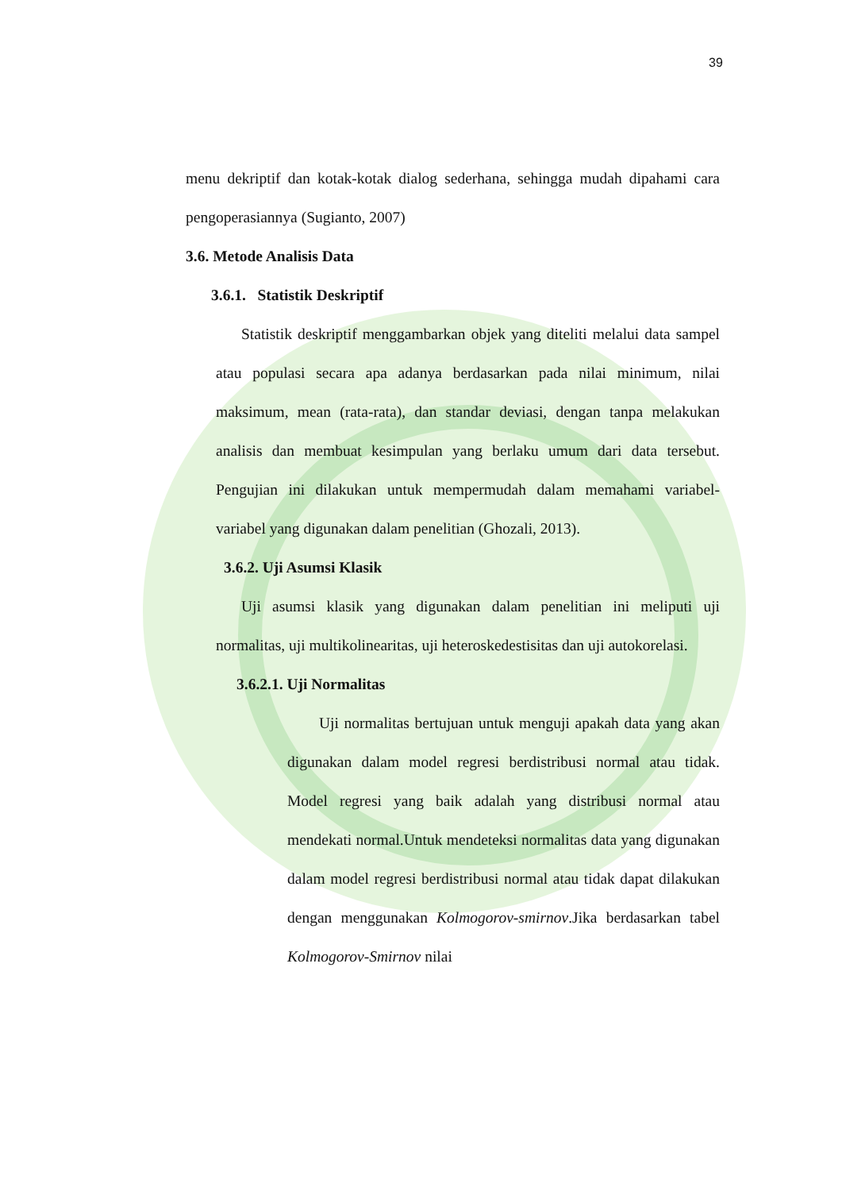39
menu dekriptif dan kotak-kotak dialog sederhana, sehingga mudah dipahami cara pengoperasiannya (Sugianto, 2007)
3.6. Metode Analisis Data
3.6.1. Statistik Deskriptif
Statistik deskriptif menggambarkan objek yang diteliti melalui data sampel atau populasi secara apa adanya berdasarkan pada nilai minimum, nilai maksimum, mean (rata-rata), dan standar deviasi, dengan tanpa melakukan analisis dan membuat kesimpulan yang berlaku umum dari data tersebut. Pengujian ini dilakukan untuk mempermudah dalam memahami variabel-variabel yang digunakan dalam penelitian (Ghozali, 2013).
3.6.2. Uji Asumsi Klasik
Uji asumsi klasik yang digunakan dalam penelitian ini meliputi uji normalitas, uji multikolinearitas, uji heteroskedestisitas dan uji autokorelasi.
3.6.2.1. Uji Normalitas
Uji normalitas bertujuan untuk menguji apakah data yang akan digunakan dalam model regresi berdistribusi normal atau tidak. Model regresi yang baik adalah yang distribusi normal atau mendekati normal.Untuk mendeteksi normalitas data yang digunakan dalam model regresi berdistribusi normal atau tidak dapat dilakukan dengan menggunakan Kolmogorov-smirnov.Jika berdasarkan tabel Kolmogorov-Smirnov nilai